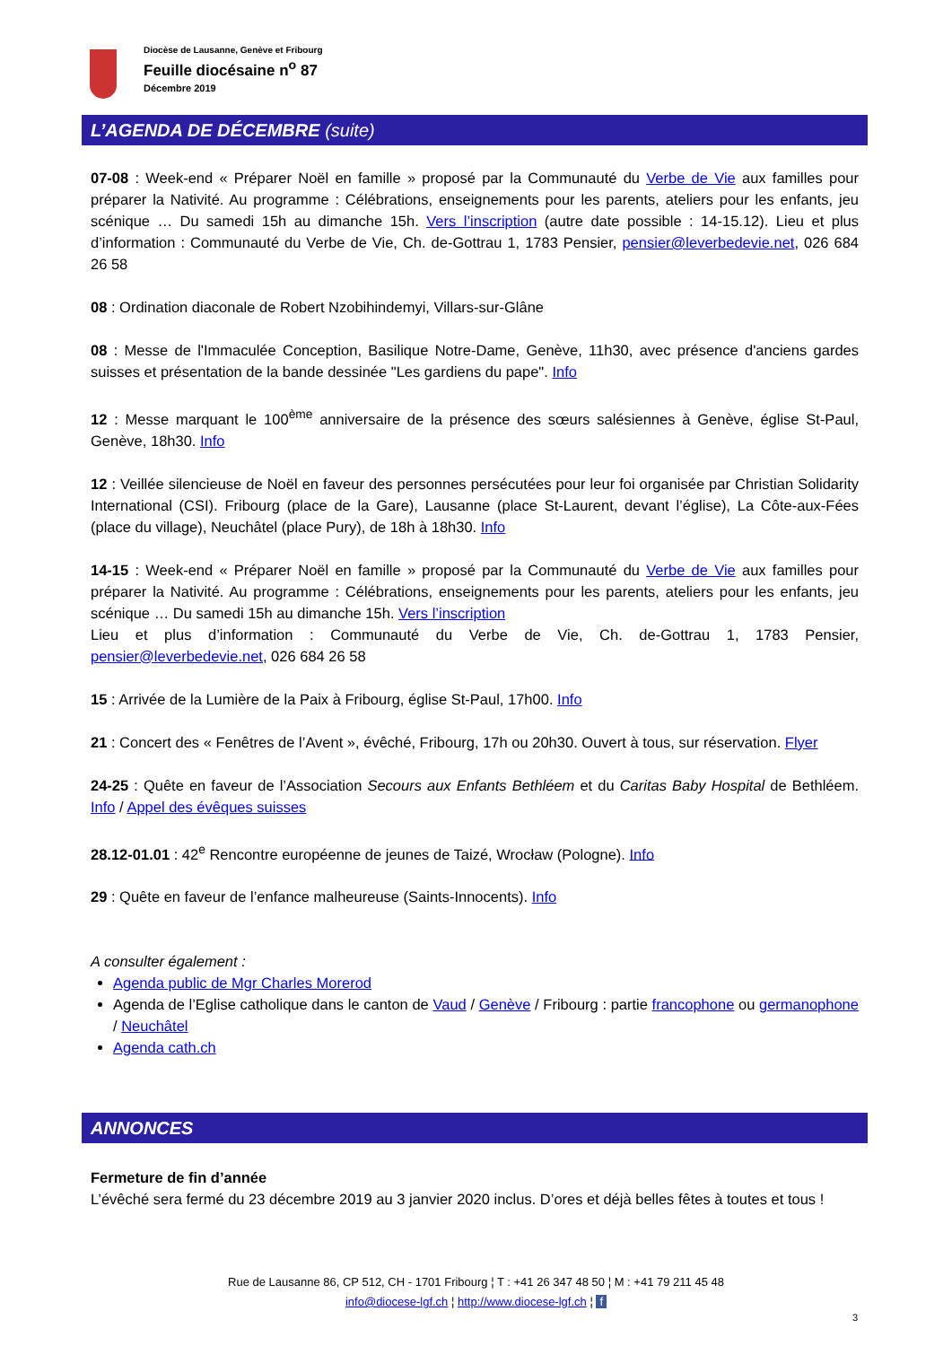Diocèse de Lausanne, Genève et Fribourg
Feuille diocésaine n<sup>o</sup> 87
Décembre 2019
L’AGENDA DE DÉCEMBRE (suite)
07-08 : Week-end « Préparer Noël en famille » proposé par la Communauté du Verbe de Vie aux familles pour préparer la Nativité. Au programme : Célébrations, enseignements pour les parents, ateliers pour les enfants, jeu scénique … Du samedi 15h au dimanche 15h. Vers l’inscription (autre date possible : 14-15.12). Lieu et plus d’information : Communauté du Verbe de Vie, Ch. de-Gottrau 1, 1783 Pensier, pensier@leverbedevie.net, 026 684 26 58
08 : Ordination diaconale de Robert Nzobihindemyi, Villars-sur-Glâne
08 : Messe de l'Immaculée Conception, Basilique Notre-Dame, Genève, 11h30, avec présence d'anciens gardes suisses et présentation de la bande dessinée "Les gardiens du pape". Info
12 : Messe marquant le 100<sup>ème</sup> anniversaire de la présence des sœurs salésiennes à Genève, église St-Paul, Genève, 18h30. Info
12 : Veillée silencieuse de Noël en faveur des personnes persécutées pour leur foi organisée par Christian Solidarity International (CSI). Fribourg (place de la Gare), Lausanne (place St-Laurent, devant l’église), La Côte-aux-Fées (place du village), Neuchâtel (place Pury), de 18h à 18h30. Info
14-15 : Week-end « Préparer Noël en famille » proposé par la Communauté du Verbe de Vie aux familles pour préparer la Nativité. Au programme : Célébrations, enseignements pour les parents, ateliers pour les enfants, jeu scénique … Du samedi 15h au dimanche 15h. Vers l’inscription
Lieu et plus d’information : Communauté du Verbe de Vie, Ch. de-Gottrau 1, 1783 Pensier, pensier@leverbedevie.net, 026 684 26 58
15 : Arrivée de la Lumière de la Paix à Fribourg, église St-Paul, 17h00. Info
21 : Concert des « Fenêtres de l’Avent », évêché, Fribourg, 17h ou 20h30. Ouvert à tous, sur réservation. Flyer
24-25 : Quête en faveur de l’Association Secours aux Enfants Bethléem et du Caritas Baby Hospital de Bethléem. Info / Appel des évêques suisses
28.12-01.01 : 42<sup>e</sup> Rencontre européenne de jeunes de Taizé, Wrocław (Pologne). Info
29 : Quête en faveur de l’enfance malheureuse (Saints-Innocents). Info
A consulter également :
Agenda public de Mgr Charles Morerod
Agenda de l’Eglise catholique dans le canton de Vaud / Genève / Fribourg : partie francophone ou germanophone / Neuchâtel
Agenda cath.ch
ANNONCES
Fermeture de fin d’année
L’évêché sera fermé du 23 décembre 2019 au 3 janvier 2020 inclus. D’ores et déjà belles fêtes à toutes et tous !
Rue de Lausanne 86, CP 512, CH - 1701 Fribourg ¦ T : +41 26 347 48 50 ¦ M : +41 79 211 45 48
info@diocese-lgf.ch ¦ http://www.diocese-lgf.ch ¦ f
3